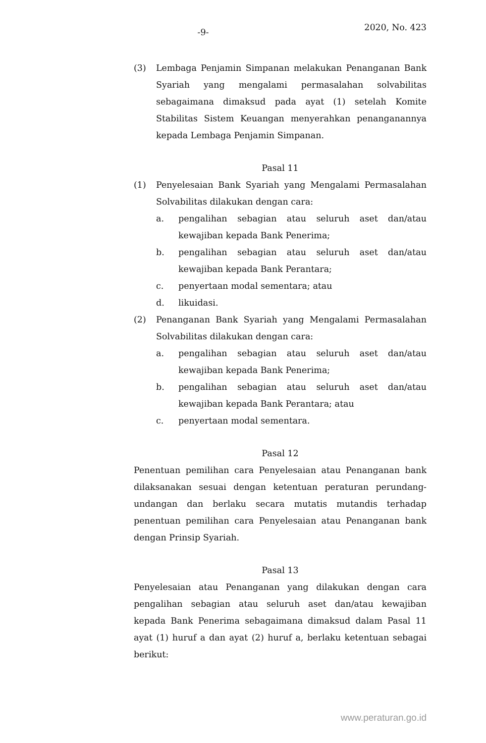-9-
2020, No. 423
(3) Lembaga Penjamin Simpanan melakukan Penanganan Bank Syariah yang mengalami permasalahan solvabilitas sebagaimana dimaksud pada ayat (1) setelah Komite Stabilitas Sistem Keuangan menyerahkan penanganannya kepada Lembaga Penjamin Simpanan.
Pasal 11
(1) Penyelesaian Bank Syariah yang Mengalami Permasalahan Solvabilitas dilakukan dengan cara:
a. pengalihan sebagian atau seluruh aset dan/atau kewajiban kepada Bank Penerima;
b. pengalihan sebagian atau seluruh aset dan/atau kewajiban kepada Bank Perantara;
c. penyertaan modal sementara; atau
d. likuidasi.
(2) Penanganan Bank Syariah yang Mengalami Permasalahan Solvabilitas dilakukan dengan cara:
a. pengalihan sebagian atau seluruh aset dan/atau kewajiban kepada Bank Penerima;
b. pengalihan sebagian atau seluruh aset dan/atau kewajiban kepada Bank Perantara; atau
c. penyertaan modal sementara.
Pasal 12
Penentuan pemilihan cara Penyelesaian atau Penanganan bank dilaksanakan sesuai dengan ketentuan peraturan perundang-undangan dan berlaku secara mutatis mutandis terhadap penentuan pemilihan cara Penyelesaian atau Penanganan bank dengan Prinsip Syariah.
Pasal 13
Penyelesaian atau Penanganan yang dilakukan dengan cara pengalihan sebagian atau seluruh aset dan/atau kewajiban kepada Bank Penerima sebagaimana dimaksud dalam Pasal 11 ayat (1) huruf a dan ayat (2) huruf a, berlaku ketentuan sebagai berikut:
www.peraturan.go.id